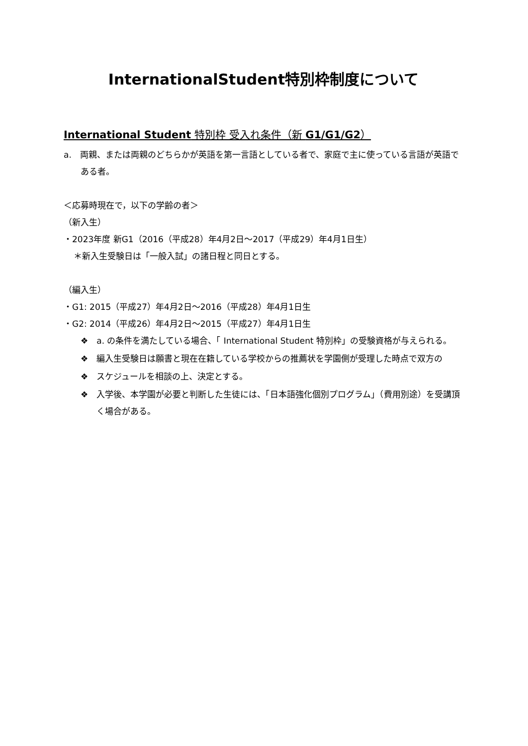InternationalStudent特別枠制度について
International Student 特別枠 受入れ条件（新 G1/G1/G2）
a.　両親、または両親のどちらかが英語を第一言語としている者で、家庭で主に使っている言語が英語である者。
＜応募時現在で，以下の学齢の者＞
（新入生）
・2023年度 新G1（2016（平成28）年4月2日～2017（平成29）年4月1日生）
＊新入生受験日は「一般入試」の諸日程と同日とする。
（編入生）
・G1: 2015（平成27）年4月2日～2016（平成28）年4月1日生
・G2: 2014（平成26）年4月2日～2015（平成27）年4月1日生
❖　a. の条件を満たしている場合、「 International Student 特別枠」の受験資格が与えられる。
❖　編入生受験日は願書と現在在籍している学校からの推薦状を学園側が受理した時点で双方の
❖　スケジュールを相談の上、決定とする。
❖　入学後、本学園が必要と判断した生徒には、「日本語強化個別プログラム」（費用別途）を受講頂く場合がある。